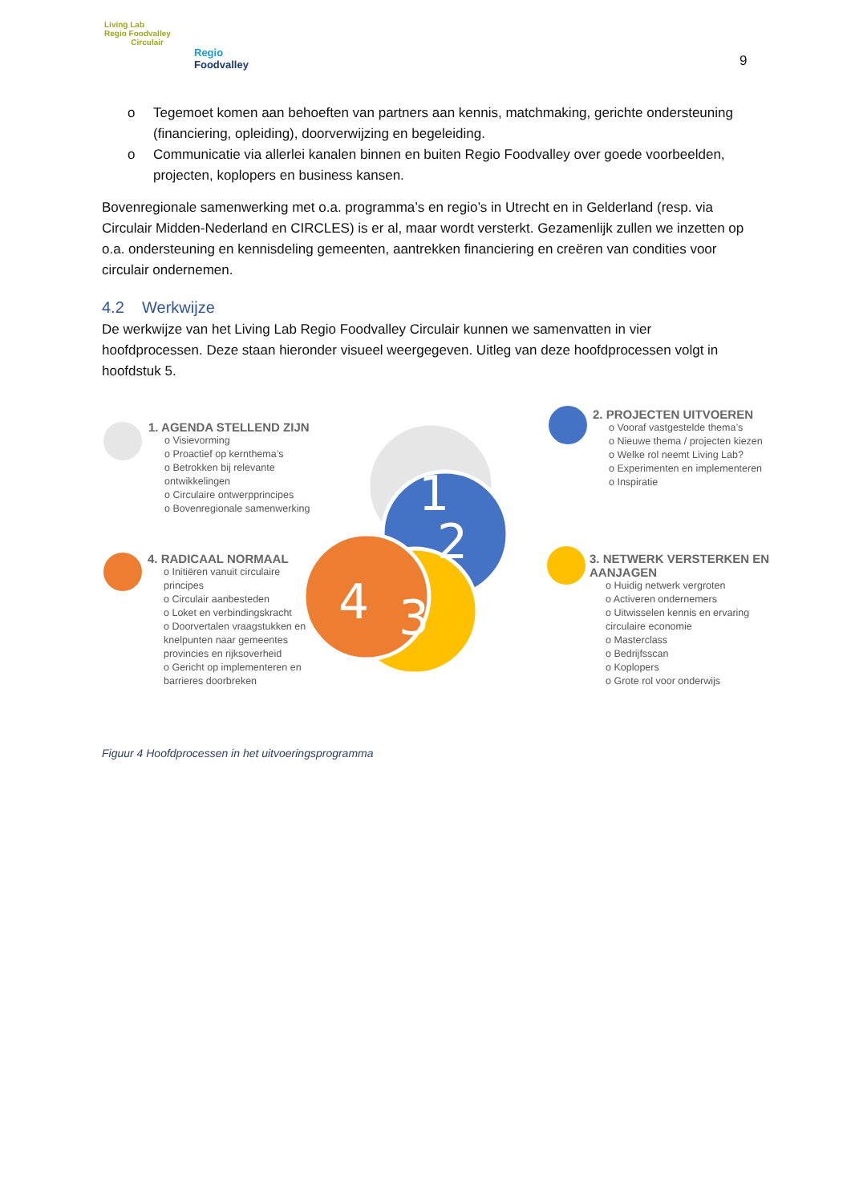Living Lab
Regio Foodvalley
Circulair
Regio
Foodvalley
9
o Tegemoet komen aan behoeften van partners aan kennis, matchmaking, gerichte ondersteuning (financiering, opleiding), doorverwijzing en begeleiding.
o Communicatie via allerlei kanalen binnen en buiten Regio Foodvalley over goede voorbeelden, projecten, koplopers en business kansen.
Bovenregionale samenwerking met o.a. programma’s en regio’s in Utrecht en in Gelderland (resp. via Circulair Midden-Nederland en CIRCLES) is er al, maar wordt versterkt. Gezamenlijk zullen we inzetten op o.a. ondersteuning en kennisdeling gemeenten, aantrekken financiering en creëren van condities voor circulair ondernemen.
4.2 Werkwijze
De werkwijze van het Living Lab Regio Foodvalley Circulair kunnen we samenvatten in vier hoofdprocessen. Deze staan hieronder visueel weergegeven. Uitleg van deze hoofdprocessen volgt in hoofdstuk 5.
1
2
3
4
1. AGENDA STELLEND ZIJN
o Visievorming
o Proactief op kernthema’s
o Betrokken bij relevante ontwikkelingen
o Circulaire ontwerpprincipes
o Bovenregionale samenwerking
2. PROJECTEN UITVOEREN
o Vooraf vastgestelde thema’s
o Nieuwe thema / projecten kiezen
o Welke rol neemt Living Lab?
o Experimenten en implementeren
o Inspiratie
3. NETWERK VERSTERKEN EN AANJAGEN
o Huidig netwerk vergroten
o Activeren ondernemers
o Uitwisselen kennis en ervaring circulaire economie
o Masterclass
o Bedrijfsscan
o Koplopers
o Grote rol voor onderwijs
4. RADICAAL NORMAAL
o Initiëren vanuit circulaire principes
o Circulair aanbesteden
o Loket en verbindingskracht
o Doorvertalen vraagstukken en knelpunten naar gemeentes provincies en rijksoverheid
o Gericht op implementeren en barrieres doorbreken
Figuur 4 Hoofdprocessen in het uitvoeringsprogramma